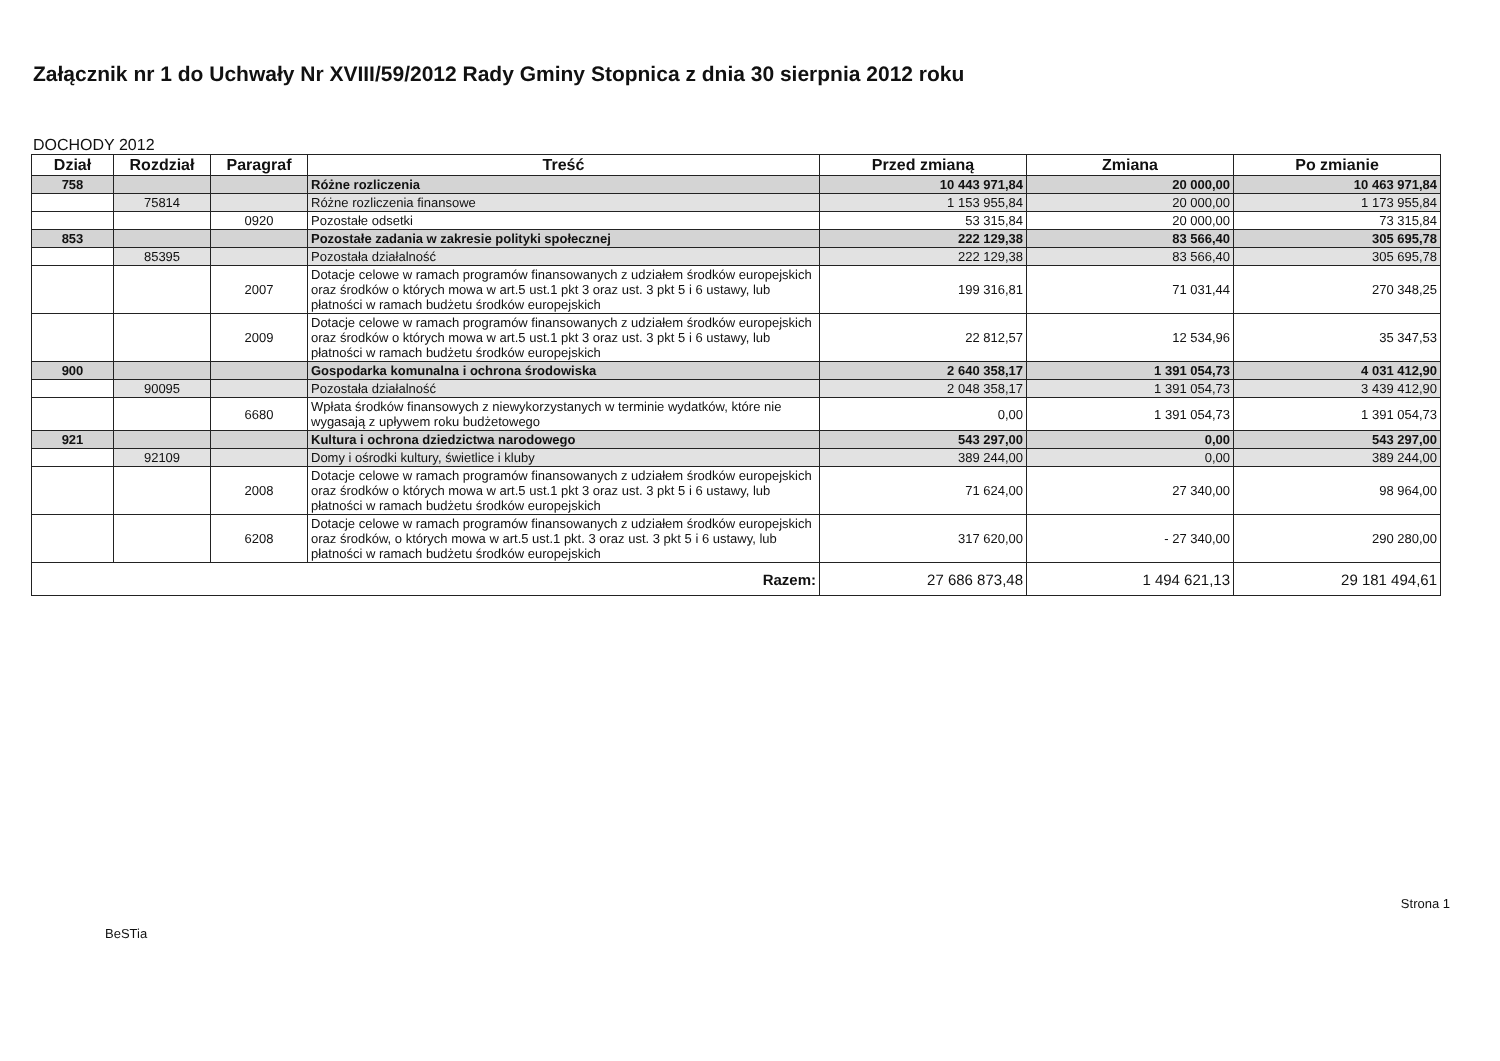Załącznik nr 1 do Uchwały Nr XVIII/59/2012 Rady Gminy Stopnica z dnia 30 sierpnia 2012 roku
DOCHODY 2012
| Dział | Rozdział | Paragraf | Treść | Przed zmianą | Zmiana | Po zmianie |
| --- | --- | --- | --- | --- | --- | --- |
| 758 | | | Różne rozliczenia | 10 443 971,84 | 20 000,00 | 10 463 971,84 |
| | 75814 | | Różne rozliczenia finansowe | 1 153 955,84 | 20 000,00 | 1 173 955,84 |
| | | 0920 | Pozostałe odsetki | 53 315,84 | 20 000,00 | 73 315,84 |
| 853 | | | Pozostałe zadania w zakresie polityki społecznej | 222 129,38 | 83 566,40 | 305 695,78 |
| | 85395 | | Pozostała działalność | 222 129,38 | 83 566,40 | 305 695,78 |
| | | 2007 | Dotacje celowe w ramach programów finansowanych z udziałem środków europejskich oraz środków o których mowa w art.5 ust.1 pkt 3 oraz ust. 3 pkt 5 i 6 ustawy, lub płatności w ramach budżetu środków europejskich | 199 316,81 | 71 031,44 | 270 348,25 |
| | | 2009 | Dotacje celowe w ramach programów finansowanych z udziałem środków europejskich oraz środków o których mowa w art.5 ust.1 pkt 3 oraz ust. 3 pkt 5 i 6 ustawy, lub płatności w ramach budżetu środków europejskich | 22 812,57 | 12 534,96 | 35 347,53 |
| 900 | | | Gospodarka komunalna i ochrona środowiska | 2 640 358,17 | 1 391 054,73 | 4 031 412,90 |
| | 90095 | | Pozostała działalność | 2 048 358,17 | 1 391 054,73 | 3 439 412,90 |
| | | 6680 | Wpłata środków finansowych z niewykorzystanych w terminie wydatków, które nie wygasają z upływem roku budżetowego | 0,00 | 1 391 054,73 | 1 391 054,73 |
| 921 | | | Kultura i ochrona dziedzictwa narodowego | 543 297,00 | 0,00 | 543 297,00 |
| | 92109 | | Domy i ośrodki kultury, świetlice i kluby | 389 244,00 | 0,00 | 389 244,00 |
| | | 2008 | Dotacje celowe w ramach programów finansowanych z udziałem środków europejskich oraz środków o których mowa w art.5 ust.1 pkt 3 oraz ust. 3 pkt 5 i 6 ustawy, lub płatności w ramach budżetu środków europejskich | 71 624,00 | 27 340,00 | 98 964,00 |
| | | 6208 | Dotacje celowe w ramach programów finansowanych z udziałem środków europejskich oraz środków, o których mowa w art.5 ust.1 pkt. 3 oraz ust. 3 pkt 5 i 6 ustawy, lub płatności w ramach budżetu środków europejskich | 317 620,00 | - 27 340,00 | 290 280,00 |
| Razem: | | | | 27 686 873,48 | 1 494 621,13 | 29 181 494,61 |
BeSTia Strona 1